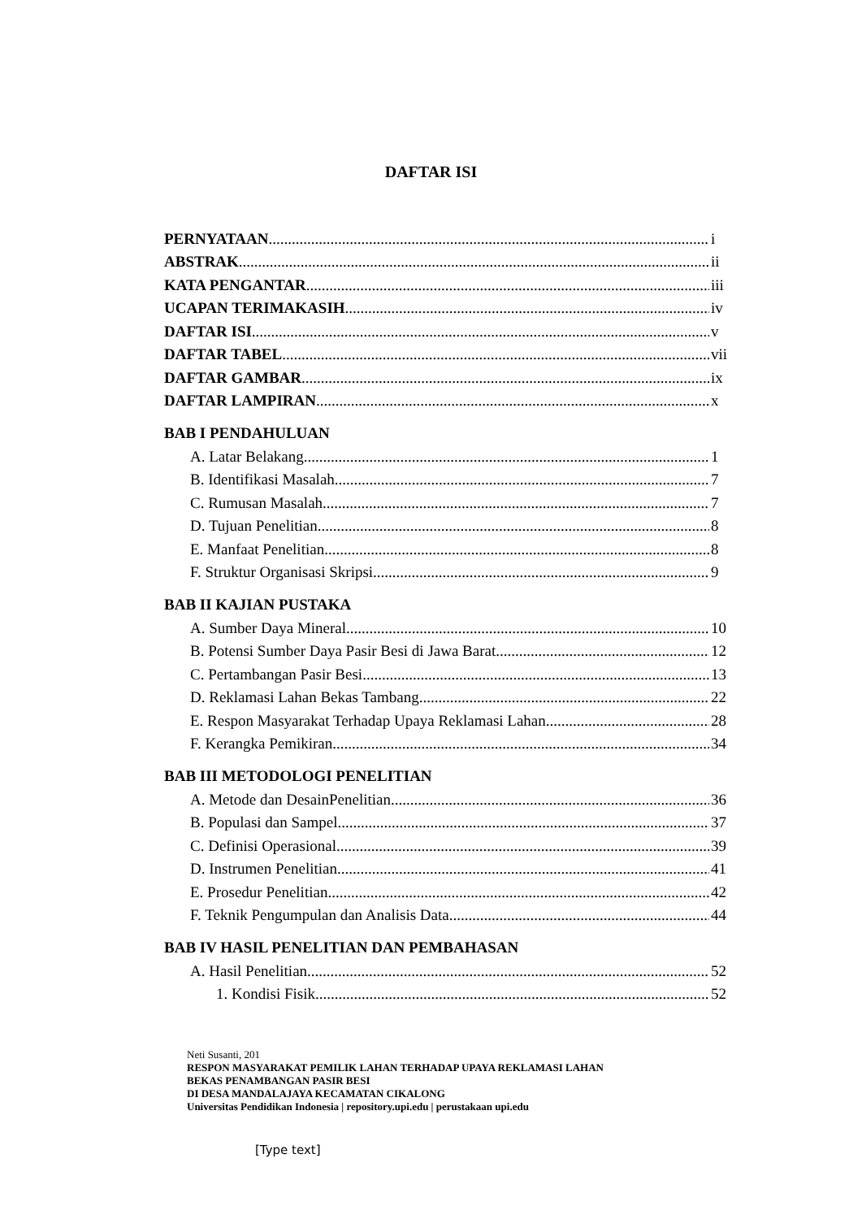DAFTAR ISI
PERNYATAAN i
ABSTRAK ii
KATA PENGANTAR iii
UCAPAN TERIMAKASIH iv
DAFTAR ISI v
DAFTAR TABEL vii
DAFTAR GAMBAR ix
DAFTAR LAMPIRAN x
BAB I PENDAHULUAN
A. Latar Belakang 1
B. Identifikasi Masalah 7
C. Rumusan Masalah 7
D. Tujuan Penelitian 8
E. Manfaat Penelitian 8
F. Struktur Organisasi Skripsi 9
BAB II KAJIAN PUSTAKA
A. Sumber Daya Mineral 10
B. Potensi Sumber Daya Pasir Besi di Jawa Barat 12
C. Pertambangan Pasir Besi 13
D. Reklamasi Lahan Bekas Tambang 22
E. Respon Masyarakat Terhadap Upaya Reklamasi Lahan 28
F. Kerangka Pemikiran 34
BAB III METODOLOGI PENELITIAN
A. Metode dan DesainPenelitian 36
B. Populasi dan Sampel 37
C. Definisi Operasional 39
D. Instrumen Penelitian 41
E. Prosedur Penelitian 42
F. Teknik Pengumpulan dan Analisis Data 44
BAB IV HASIL PENELITIAN DAN PEMBAHASAN
A. Hasil Penelitian 52
1. Kondisi Fisik 52
Neti Susanti, 201
RESPON MASYARAKAT PEMILIK LAHAN TERHADAP UPAYA REKLAMASI LAHAN
BEKAS PENAMBANGAN PASIR BESI
DI DESA MANDALAJAYA KECAMATAN CIKALONG
Universitas Pendidikan Indonesia | repository.upi.edu | perustakaan upi.edu
[Type text]